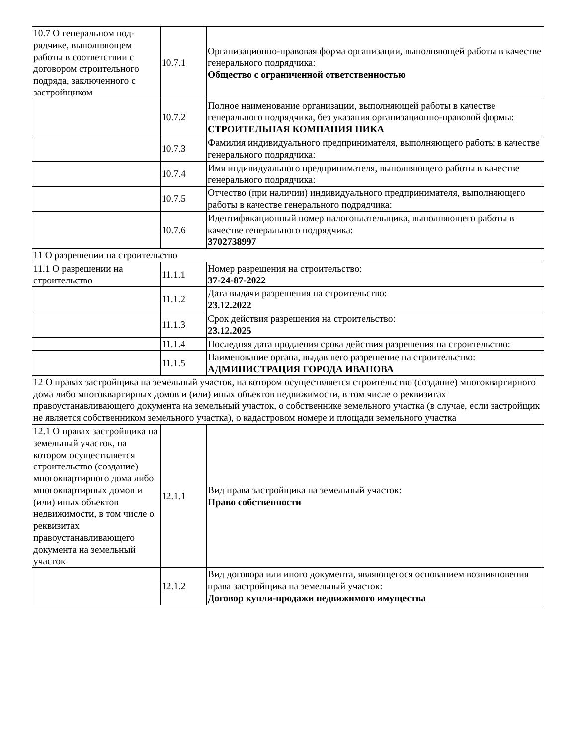| 10.7 О генеральном под­рядчике, выполняющем работы в соответствии с договором строительного подряда, заключенного с застройщиком | 10.7.1 | Организационно-правовая форма организации, выполняющей работы в качестве генерального подрядчика: Общество с ограниченной ответственностью |
| | 10.7.2 | Полное наименование организации, выполняющей работы в качестве генерального подрядчика, без указания организационно-правовой формы: СТРОИТЕЛЬНАЯ КОМПАНИЯ НИКА |
| | 10.7.3 | Фамилия индивидуального предпринимателя, выполняющего работы в качестве генерального подрядчика: |
| | 10.7.4 | Имя индивидуального предпринимателя, выполняющего работы в качестве генерального подрядчика: |
| | 10.7.5 | Отчество (при наличии) индивидуального предпринимателя, выполняющего работы в качестве генерального подрядчика: |
| | 10.7.6 | Идентификационный номер налогоплательщика, выполняющего работы в качестве генерального подрядчика: 3702738997 |
| 11 О разрешении на строительство | | |
| 11.1 О разрешении на строительство | 11.1.1 | Номер разрешения на строительство: 37-24-87-2022 |
| | 11.1.2 | Дата выдачи разрешения на строительство: 23.12.2022 |
| | 11.1.3 | Срок действия разрешения на строительство: 23.12.2025 |
| | 11.1.4 | Последняя дата продления срока действия разрешения на строительство: |
| | 11.1.5 | Наименование органа, выдавшего разрешение на строительство: АДМИНИСТРАЦИЯ ГОРОДА ИВАНОВА |
| 12 О правах застройщика на земельный участок, на котором осуществляется строительство (создание) многоквартирного дома либо многоквартирных домов и (или) иных объектов недвижимости, в том числе о реквизитах правоустанавливающего документа на земельный участок, о собственнике земельного участка (в случае, если застройщик не является собственником земельного участка), о кадастровом номере и площади земельного участка | | |
| 12.1 О правах застройщика на земельный участок, на котором осуществляется строительство (создание) многоквартирного дома либо многоквартирных домов и (или) иных объектов недвижимости, в том числе о реквизитах правоустанавливающего документа на земельный участок | 12.1.1 | Вид права застройщика на земельный участок: Право собственности |
| | 12.1.2 | Вид договора или иного документа, являющегося основанием возникновения права застройщика на земельный участок: Договор купли-продажи недвижимого имущества |